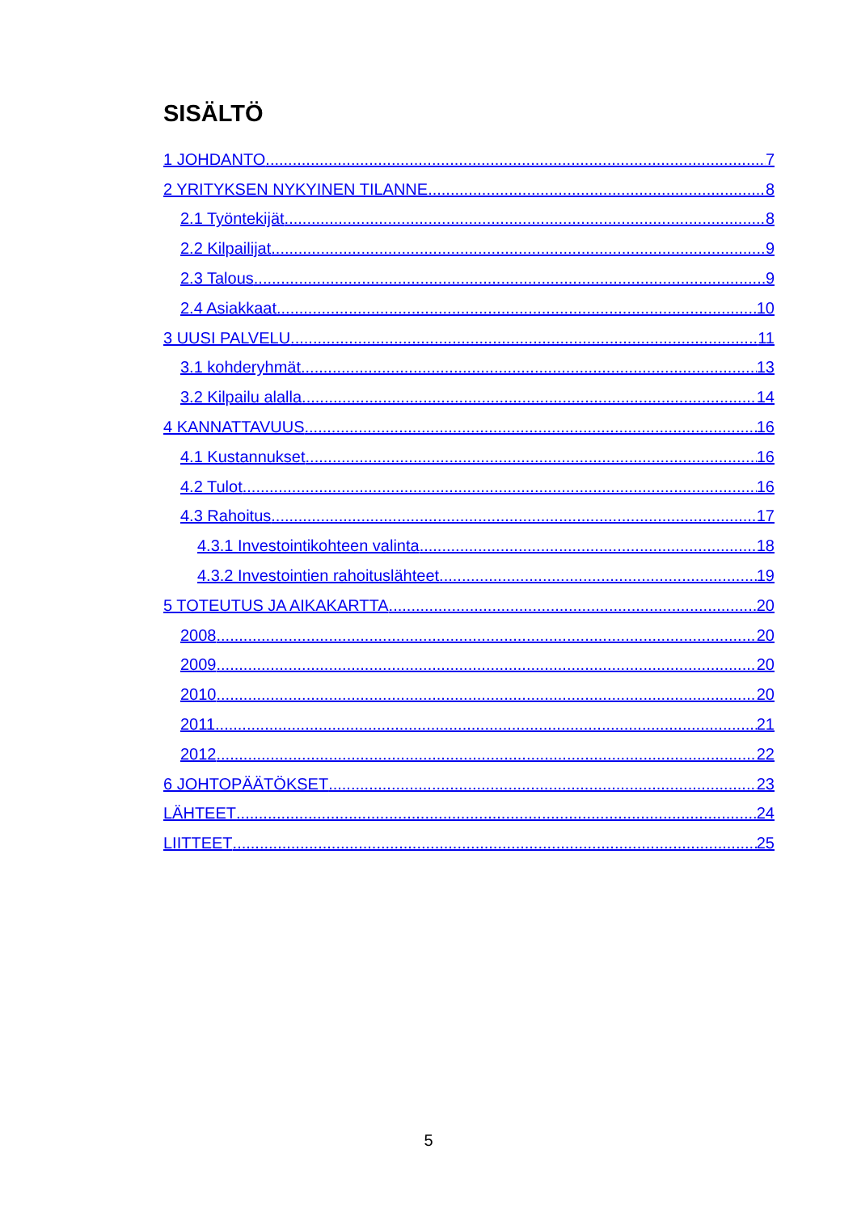SISÄLTÖ
1 JOHDANTO 7
2 YRITYKSEN NYKYINEN TILANNE 8
2.1 Työntekijät 8
2.2 Kilpailijat 9
2.3 Talous 9
2.4 Asiakkaat 10
3 UUSI PALVELU 11
3.1 kohderyhmät 13
3.2 Kilpailu alalla 14
4 KANNATTAVUUS 16
4.1 Kustannukset 16
4.2 Tulot 16
4.3 Rahoitus 17
4.3.1 Investointikohteen valinta 18
4.3.2 Investointien rahoituslähteet 19
5 TOTEUTUS JA AIKAKARTTA 20
2008 20
2009 20
2010 20
2011 21
2012 22
6 JOHTOPÄÄTÖKSET 23
LÄHTEET 24
LIITTEET 25
5